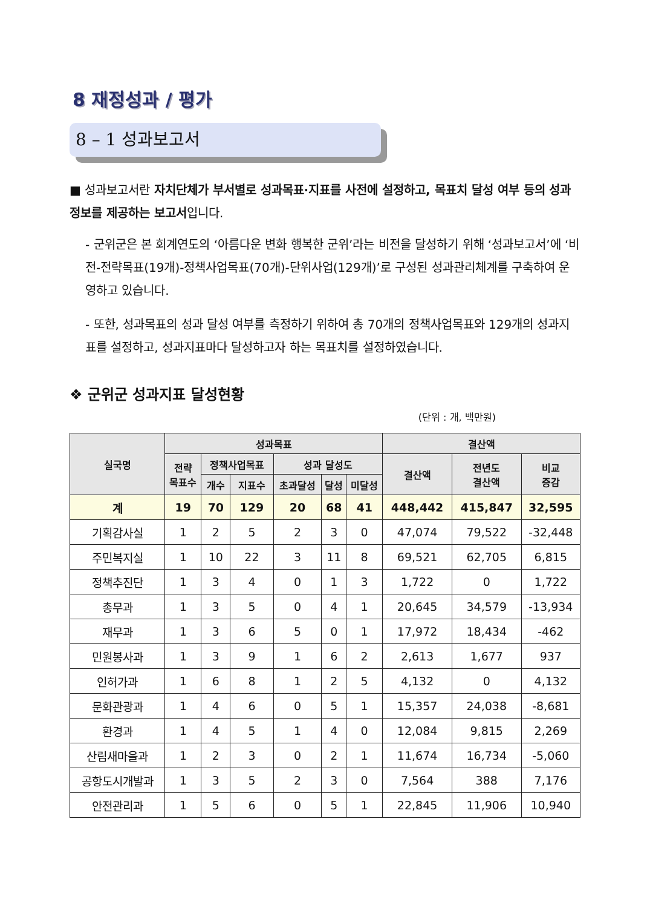8 재정성과 / 평가
8 – 1 성과보고서
■ 성과보고서란 자치단체가 부서별로 성과목표·지표를 사전에 설정하고, 목표치 달성 여부 등의 성과정보를 제공하는 보고서입니다.
- 군위군은 본 회계연도의 ‘아름다운 변화 행복한 군위’라는 비전을 달성하기 위해 ‘성과보고서’에 ‘비전-전략목표(19개)-정책사업목표(70개)-단위사업(129개)’로 구성된 성과관리체계를 구축하여 운영하고 있습니다.
- 또한, 성과목표의 성과 달성 여부를 측정하기 위하여 총 70개의 정책사업목표와 129개의 성과지표를 설정하고, 성과지표마다 달성하고자 하는 목표치를 설정하였습니다.
❖ 군위군 성과지표 달성현황
(단위 : 개, 백만원)
| 실국명 | 성과목표 | | | | | | 결산액 | | |
| --- | --- | --- | --- | --- | --- | --- | --- | --- | --- |
| | 전략 목표수 | 정책사업목표 | | 성과 달성도 | | | 결산액 | 전년도 결산액 | 비교 증감 |
| | | 개수 | 지표수 | 초과달성 | 달성 | 미달성 | | | |
| 계 | 19 | 70 | 129 | 20 | 68 | 41 | 448,442 | 415,847 | 32,595 |
| 기획감사실 | 1 | 2 | 5 | 2 | 3 | 0 | 47,074 | 79,522 | -32,448 |
| 주민복지실 | 1 | 10 | 22 | 3 | 11 | 8 | 69,521 | 62,705 | 6,815 |
| 정책추진단 | 1 | 3 | 4 | 0 | 1 | 3 | 1,722 | 0 | 1,722 |
| 총무과 | 1 | 3 | 5 | 0 | 4 | 1 | 20,645 | 34,579 | -13,934 |
| 재무과 | 1 | 3 | 6 | 5 | 0 | 1 | 17,972 | 18,434 | -462 |
| 민원봉사과 | 1 | 3 | 9 | 1 | 6 | 2 | 2,613 | 1,677 | 937 |
| 인허가과 | 1 | 6 | 8 | 1 | 2 | 5 | 4,132 | 0 | 4,132 |
| 문화관광과 | 1 | 4 | 6 | 0 | 5 | 1 | 15,357 | 24,038 | -8,681 |
| 환경과 | 1 | 4 | 5 | 1 | 4 | 0 | 12,084 | 9,815 | 2,269 |
| 산림새마을과 | 1 | 2 | 3 | 0 | 2 | 1 | 11,674 | 16,734 | -5,060 |
| 공항도시개발과 | 1 | 3 | 5 | 2 | 3 | 0 | 7,564 | 388 | 7,176 |
| 안전관리과 | 1 | 5 | 6 | 0 | 5 | 1 | 22,845 | 11,906 | 10,940 |